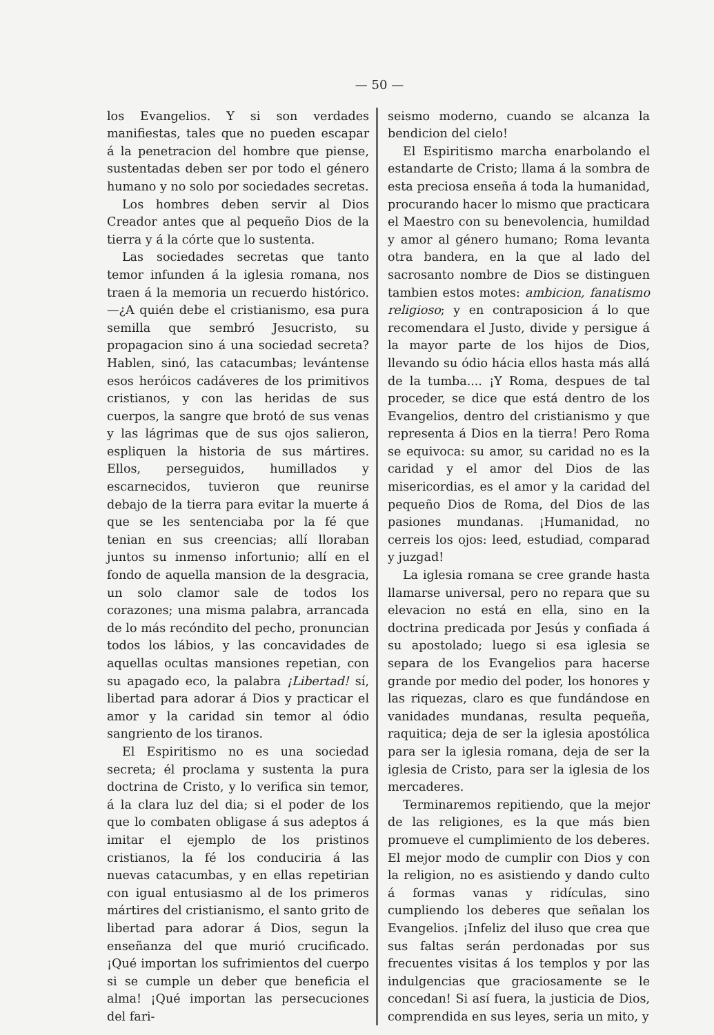— 50 —
los Evangelios. Y si son verdades manifiestas, tales que no pueden escapar á la penetracion del hombre que piense, sustentadas deben ser por todo el género humano y no solo por sociedades secretas.
Los hombres deben servir al Dios Creador antes que al pequeño Dios de la tierra y á la córte que lo sustenta.
Las sociedades secretas que tanto temor infunden á la iglesia romana, nos traen á la memoria un recuerdo histórico.—¿A quién debe el cristianismo, esa pura semilla que sembró Jesucristo, su propagacion sino á una sociedad secreta? Hablen, sinó, las catacumbas; levántense esos heróicos cadáveres de los primitivos cristianos, y con las heridas de sus cuerpos, la sangre que brotó de sus venas y las lágrimas que de sus ojos salieron, espliquen la historia de sus mártires. Ellos, perseguidos, humillados y escarnecidos, tuvieron que reunirse debajo de la tierra para evitar la muerte á que se les sentenciaba por la fé que tenian en sus creencias; allí lloraban juntos su inmenso infortunio; allí en el fondo de aquella mansion de la desgracia, un solo clamor sale de todos los corazones; una misma palabra, arrancada de lo más recóndito del pecho, pronuncian todos los lábios, y las concavidades de aquellas ocultas mansiones repetian, con su apagado eco, la palabra ¡Libertad! sí, libertad para adorar á Dios y practicar el amor y la caridad sin temor al ódio sangriento de los tiranos.
El Espiritismo no es una sociedad secreta; él proclama y sustenta la pura doctrina de Cristo, y lo verifica sin temor, á la clara luz del dia; si el poder de los que lo combaten obligase á sus adeptos á imitar el ejemplo de los pristinos cristianos, la fé los conduciria á las nuevas catacumbas, y en ellas repetirian con igual entusiasmo al de los primeros mártires del cristianismo, el santo grito de libertad para adorar á Dios, segun la enseñanza del que murió crucificado. ¡Qué importan los sufrimientos del cuerpo si se cumple un deber que beneficia el alma! ¡Qué importan las persecuciones del fari-
seismo moderno, cuando se alcanza la bendicion del cielo!
El Espiritismo marcha enarbolando el estandarte de Cristo; llama á la sombra de esta preciosa enseña á toda la humanidad, procurando hacer lo mismo que practicara el Maestro con su benevolencia, humildad y amor al género humano; Roma levanta otra bandera, en la que al lado del sacrosanto nombre de Dios se distinguen tambien estos motes: ambicion, fanatismo religioso; y en contraposicion á lo que recomendara el Justo, divide y persigue á la mayor parte de los hijos de Dios, llevando su ódio hácia ellos hasta más allá de la tumba.... ¡Y Roma, despues de tal proceder, se dice que está dentro de los Evangelios, dentro del cristianismo y que representa á Dios en la tierra! Pero Roma se equivoca: su amor, su caridad no es la caridad y el amor del Dios de las misericordias, es el amor y la caridad del pequeño Dios de Roma, del Dios de las pasiones mundanas. ¡Humanidad, no cerreis los ojos: leed, estudiad, comparad y juzgad!
La iglesia romana se cree grande hasta llamarse universal, pero no repara que su elevacion no está en ella, sino en la doctrina predicada por Jesús y confiada á su apostolado; luego si esa iglesia se separa de los Evangelios para hacerse grande por medio del poder, los honores y las riquezas, claro es que fundándose en vanidades mundanas, resulta pequeña, raquitica; deja de ser la iglesia apostólica para ser la iglesia romana, deja de ser la iglesia de Cristo, para ser la iglesia de los mercaderes.
Terminaremos repitiendo, que la mejor de las religiones, es la que más bien promueve el cumplimiento de los deberes. El mejor modo de cumplir con Dios y con la religion, no es asistiendo y dando culto á formas vanas y ridículas, sino cumpliendo los deberes que señalan los Evangelios. ¡Infeliz del iluso que crea que sus faltas serán perdonadas por sus frecuentes visitas á los templos y por las indulgencias que graciosamente se le concedan! Si así fuera, la justicia de Dios, comprendida en sus leyes, seria un mito, y